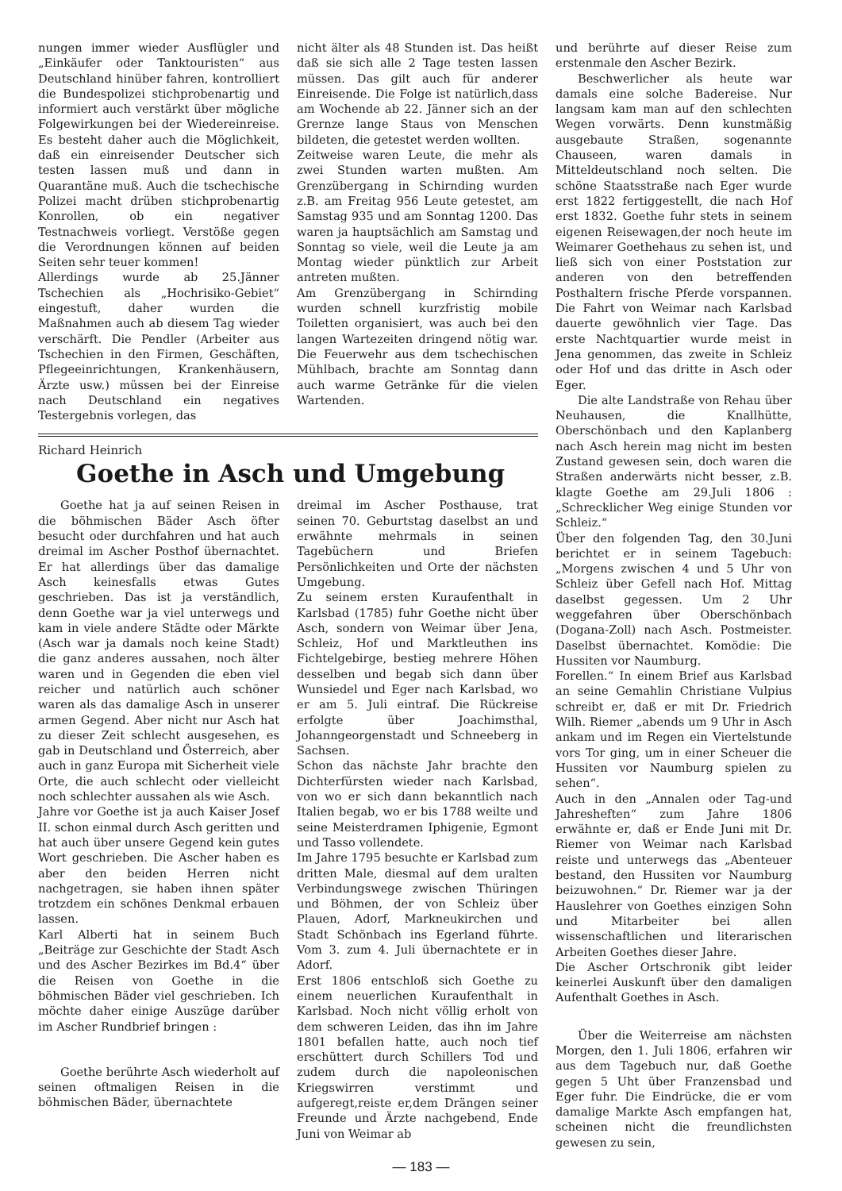nungen immer wieder Ausflügler und „Einkäufer oder Tanktouristen“ aus Deutschland hinüber fahren, kontrolliert die Bundespolizei stichprobenartig und informiert auch verstärkt über mögliche Folgewirkungen bei der Wiedereinreise. Es besteht daher auch die Möglichkeit, daß ein einreisender Deutscher sich testen lassen muß und dann in Quarantäne muß. Auch die tschechische Polizei macht drüben stichprobenartig Konrollen, ob ein negativer Testnachweis vorliegt. Verstöße gegen die Verordnungen können auf beiden Seiten sehr teuer kommen!
Allerdings wurde ab 25.Jänner Tschechien als „Hochrisiko-Gebiet“ eingestuft, daher wurden die Maßnahmen auch ab diesem Tag wieder verschärft. Die Pendler (Arbeiter aus Tschechien in den Firmen, Geschäften, Pflegeeinrichtungen, Krankenhäusern, Ärzte usw.) müssen bei der Einreise nach Deutschland ein negatives Testergebnis vorlegen, das
nicht älter als 48 Stunden ist. Das heißt daß sie sich alle 2 Tage testen lassen müssen. Das gilt auch für anderer Einreisende. Die Folge ist natürlich,dass am Wochende ab 22. Jänner sich an der Grernze lange Staus von Menschen bildeten, die getestet werden wollten.
Zeitweise waren Leute, die mehr als zwei Stunden warten mußten. Am Grenzübergang in Schirnding wurden z.B. am Freitag 956 Leute getestet, am Samstag 935 und am Sonntag 1200. Das waren ja hauptsächlich am Samstag und Sonntag so viele, weil die Leute ja am Montag wieder pünktlich zur Arbeit antreten mußten.
Am Grenzübergang in Schirnding wurden schnell kurzfristig mobile Toiletten organisiert, was auch bei den langen Wartezeiten dringend nötig war. Die Feuerwehr aus dem tschechischen Mühlbach, brachte am Sonntag dann auch warme Getränke für die vielen Wartenden.
Richard Heinrich
Goethe in Asch und Umgebung
Goethe hat ja auf seinen Reisen in die böhmischen Bäder Asch öfter besucht oder durchfahren und hat auch dreimal im Ascher Posthof übernachtet. Er hat allerdings über das damalige Asch keinesfalls etwas Gutes geschrieben. Das ist ja verständlich, denn Goethe war ja viel unterwegs und kam in viele andere Städte oder Märkte (Asch war ja damals noch keine Stadt) die ganz anderes aussahen, noch älter waren und in Gegenden die eben viel reicher und natürlich auch schöner waren als das damalige Asch in unserer armen Gegend. Aber nicht nur Asch hat zu dieser Zeit schlecht ausgesehen, es gab in Deutschland und Österreich, aber auch in ganz Europa mit Sicherheit viele Orte, die auch schlecht oder vielleicht noch schlechter aussahen als wie Asch.
Jahre vor Goethe ist ja auch Kaiser Josef II. schon einmal durch Asch geritten und hat auch über unsere Gegend kein gutes Wort geschrieben. Die Ascher haben es aber den beiden Herren nicht nachgetragen, sie haben ihnen später trotzdem ein schönes Denkmal erbauen lassen.
Karl Alberti hat in seinem Buch „Beiträge zur Geschichte der Stadt Asch und des Ascher Bezirkes im Bd.4“ über die Reisen von Goethe in die böhmischen Bäder viel geschrieben. Ich möchte daher einige Auszüge darüber im Ascher Rundbrief bringen :
Goethe berührte Asch wiederholt auf seinen oftmaligen Reisen in die böhmischen Bäder, übernachtete
dreimal im Ascher Posthause, trat seinen 70. Geburtstag daselbst an und erwähnte mehrmals in seinen Tagebüchern und Briefen Persönlichkeiten und Orte der nächsten Umgebung.
Zu seinem ersten Kuraufenthalt in Karlsbad (1785) fuhr Goethe nicht über Asch, sondern von Weimar über Jena, Schleiz, Hof und Marktleuthen ins Fichtelgebirge, bestieg mehrere Höhen desselben und begab sich dann über Wunsiedel und Eger nach Karlsbad, wo er am 5. Juli eintraf. Die Rückreise erfolgte über Joachimsthal, Johanngeorgenstadt und Schneeberg in Sachsen.
Schon das nächste Jahr brachte den Dichterfürsten wieder nach Karlsbad, von wo er sich dann bekanntlich nach Italien begab, wo er bis 1788 weilte und seine Meisterdramen Iphigenie, Egmont und Tasso vollendete.
Im Jahre 1795 besuchte er Karlsbad zum dritten Male, diesmal auf dem uralten Verbindungswege zwischen Thüringen und Böhmen, der von Schleiz über Plauen, Adorf, Markneukirchen und Stadt Schönbach ins Egerland führte. Vom 3. zum 4. Juli übernachtete er in Adorf.
Erst 1806 entschloß sich Goethe zu einem neuerlichen Kuraufenthalt in Karlsbad. Noch nicht völlig erholt von dem schweren Leiden, das ihn im Jahre 1801 befallen hatte, auch noch tief erschüttert durch Schillers Tod und zudem durch die napoleonischen Kriegswirren verstimmt und aufgeregt,reiste er,dem Drängen seiner Freunde und Ärzte nachgebend, Ende Juni von Weimar ab
und berührte auf dieser Reise zum erstenmale den Ascher Bezirk.
Beschwerlicher als heute war damals eine solche Badereise. Nur langsam kam man auf den schlechten Wegen vorwärts. Denn kunstmäßig ausgebaute Straßen, sogenannte Chauseen, waren damals in Mitteldeutschland noch selten. Die schöne Staatsstraße nach Eger wurde erst 1822 fertiggestellt, die nach Hof erst 1832. Goethe fuhr stets in seinem eigenen Reisewagen,der noch heute im Weimarer Goethehaus zu sehen ist, und ließ sich von einer Poststation zur anderen von den betreffenden Posthaltern frische Pferde vorspannen. Die Fahrt von Weimar nach Karlsbad dauerte gewöhnlich vier Tage. Das erste Nachtquartier wurde meist in Jena genommen, das zweite in Schleiz oder Hof und das dritte in Asch oder Eger.
Die alte Landstraße von Rehau über Neuhausen, die Knallhütte, Oberschönbach und den Kaplanberg nach Asch herein mag nicht im besten Zustand gewesen sein, doch waren die Straßen anderwärts nicht besser, z.B. klagte Goethe am 29.Juli 1806 : „Schrecklicher Weg einige Stunden vor Schleiz.“
Über den folgenden Tag, den 30.Juni berichtet er in seinem Tagebuch: „Morgens zwischen 4 und 5 Uhr von Schleiz über Gefell nach Hof. Mittag daselbst gegessen. Um 2 Uhr weggefahren über Oberschönbach (Dogana-Zoll) nach Asch. Postmeister. Daselbst übernachtet. Komödie: Die Hussiten vor Naumburg.
Forellen.“ In einem Brief aus Karlsbad an seine Gemahlin Christiane Vulpius schreibt er, daß er mit Dr. Friedrich Wilh. Riemer „abends um 9 Uhr in Asch ankam und im Regen ein Viertelstunde vors Tor ging, um in einer Scheuer die Hussiten vor Naumburg spielen zu sehen“.
Auch in den „Annalen oder Tag-und Jahresheften“ zum Jahre 1806 erwähnte er, daß er Ende Juni mit Dr. Riemer von Weimar nach Karlsbad reiste und unterwegs das „Abenteuer bestand, den Hussiten vor Naumburg beizuwohnen.“ Dr. Riemer war ja der Hauslehrer von Goethes einzigen Sohn und Mitarbeiter bei allen wissenschaftlichen und literarischen Arbeiten Goethes dieser Jahre.
Die Ascher Ortschronik gibt leider keinerlei Auskunft über den damaligen Aufenthalt Goethes in Asch.
Über die Weiterreise am nächsten Morgen, den 1. Juli 1806, erfahren wir aus dem Tagebuch nur, daß Goethe gegen 5 Uht über Franzensbad und Eger fuhr. Die Eindrücke, die er vom damalige Markte Asch empfangen hat, scheinen nicht die freundlichsten gewesen zu sein,
— 183 —